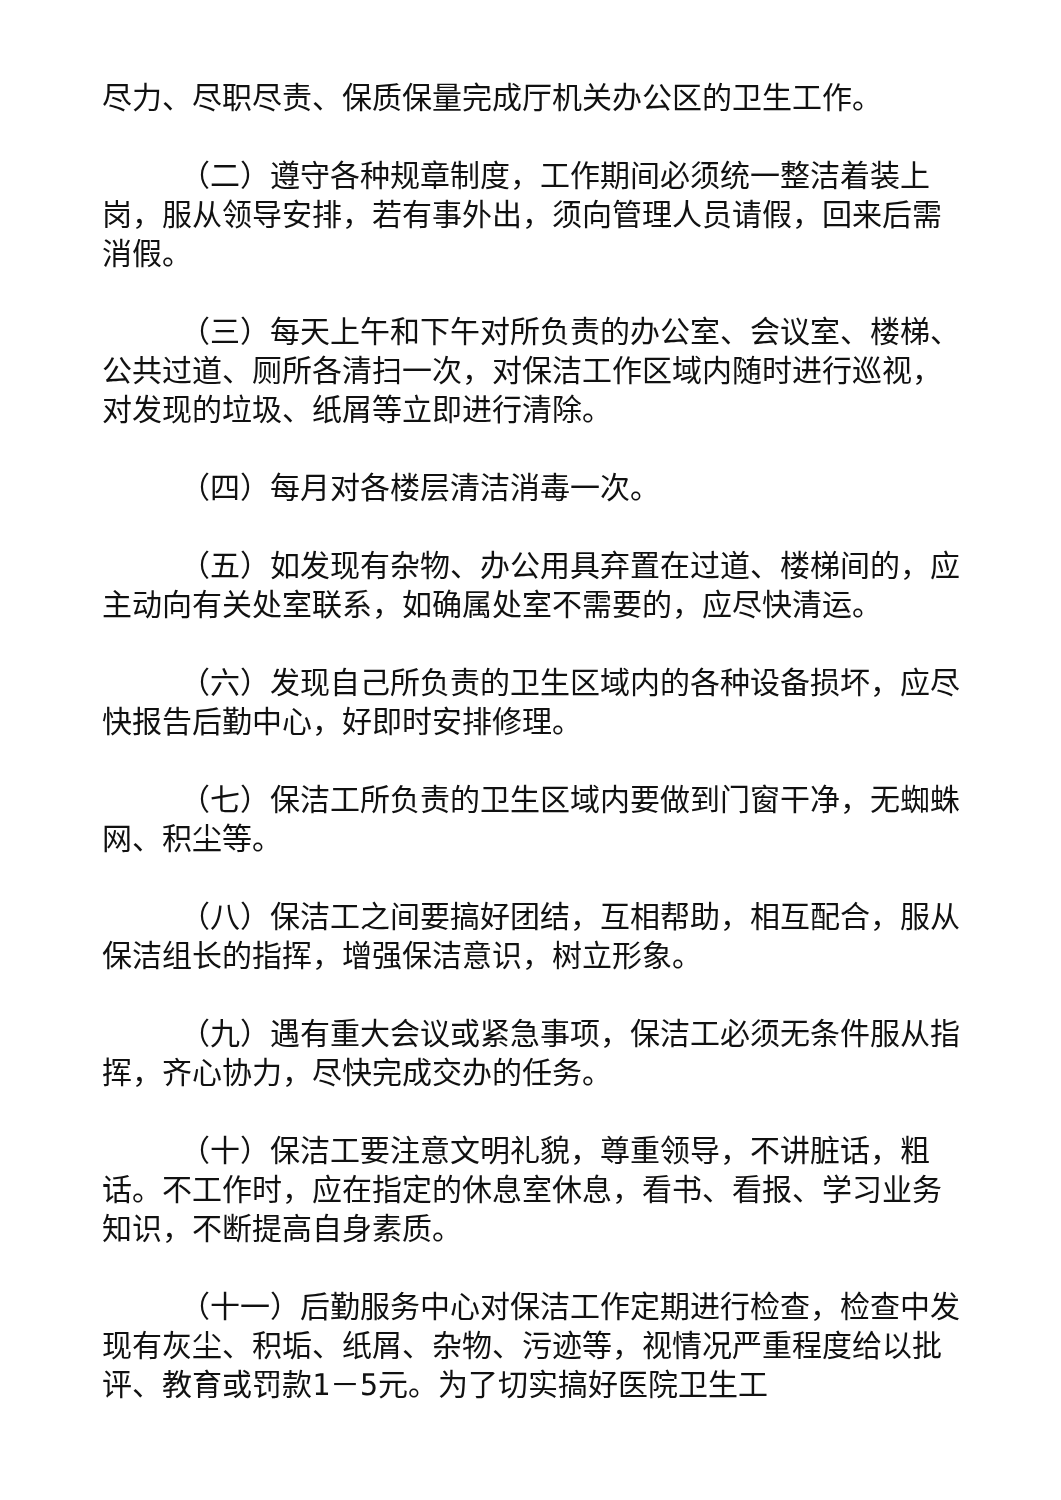尽力、尽职尽责、保质保量完成厅机关办公区的卫生工作。
（二）遵守各种规章制度，工作期间必须统一整洁着装上岗，服从领导安排，若有事外出，须向管理人员请假，回来后需消假。
（三）每天上午和下午对所负责的办公室、会议室、楼梯、公共过道、厕所各清扫一次，对保洁工作区域内随时进行巡视，对发现的垃圾、纸屑等立即进行清除。
（四）每月对各楼层清洁消毒一次。
（五）如发现有杂物、办公用具弃置在过道、楼梯间的，应主动向有关处室联系，如确属处室不需要的，应尽快清运。
（六）发现自己所负责的卫生区域内的各种设备损坏，应尽快报告后勤中心，好即时安排修理。
（七）保洁工所负责的卫生区域内要做到门窗干净，无蜘蛛网、积尘等。
（八）保洁工之间要搞好团结，互相帮助，相互配合，服从保洁组长的指挥，增强保洁意识，树立形象。
（九）遇有重大会议或紧急事项，保洁工必须无条件服从指挥，齐心协力，尽快完成交办的任务。
（十）保洁工要注意文明礼貌，尊重领导，不讲脏话，粗话。不工作时，应在指定的休息室休息，看书、看报、学习业务知识，不断提高自身素质。
（十一）后勤服务中心对保洁工作定期进行检查，检查中发现有灰尘、积垢、纸屑、杂物、污迹等，视情况严重程度给以批评、教育或罚款1－5元。为了切实搞好医院卫生工